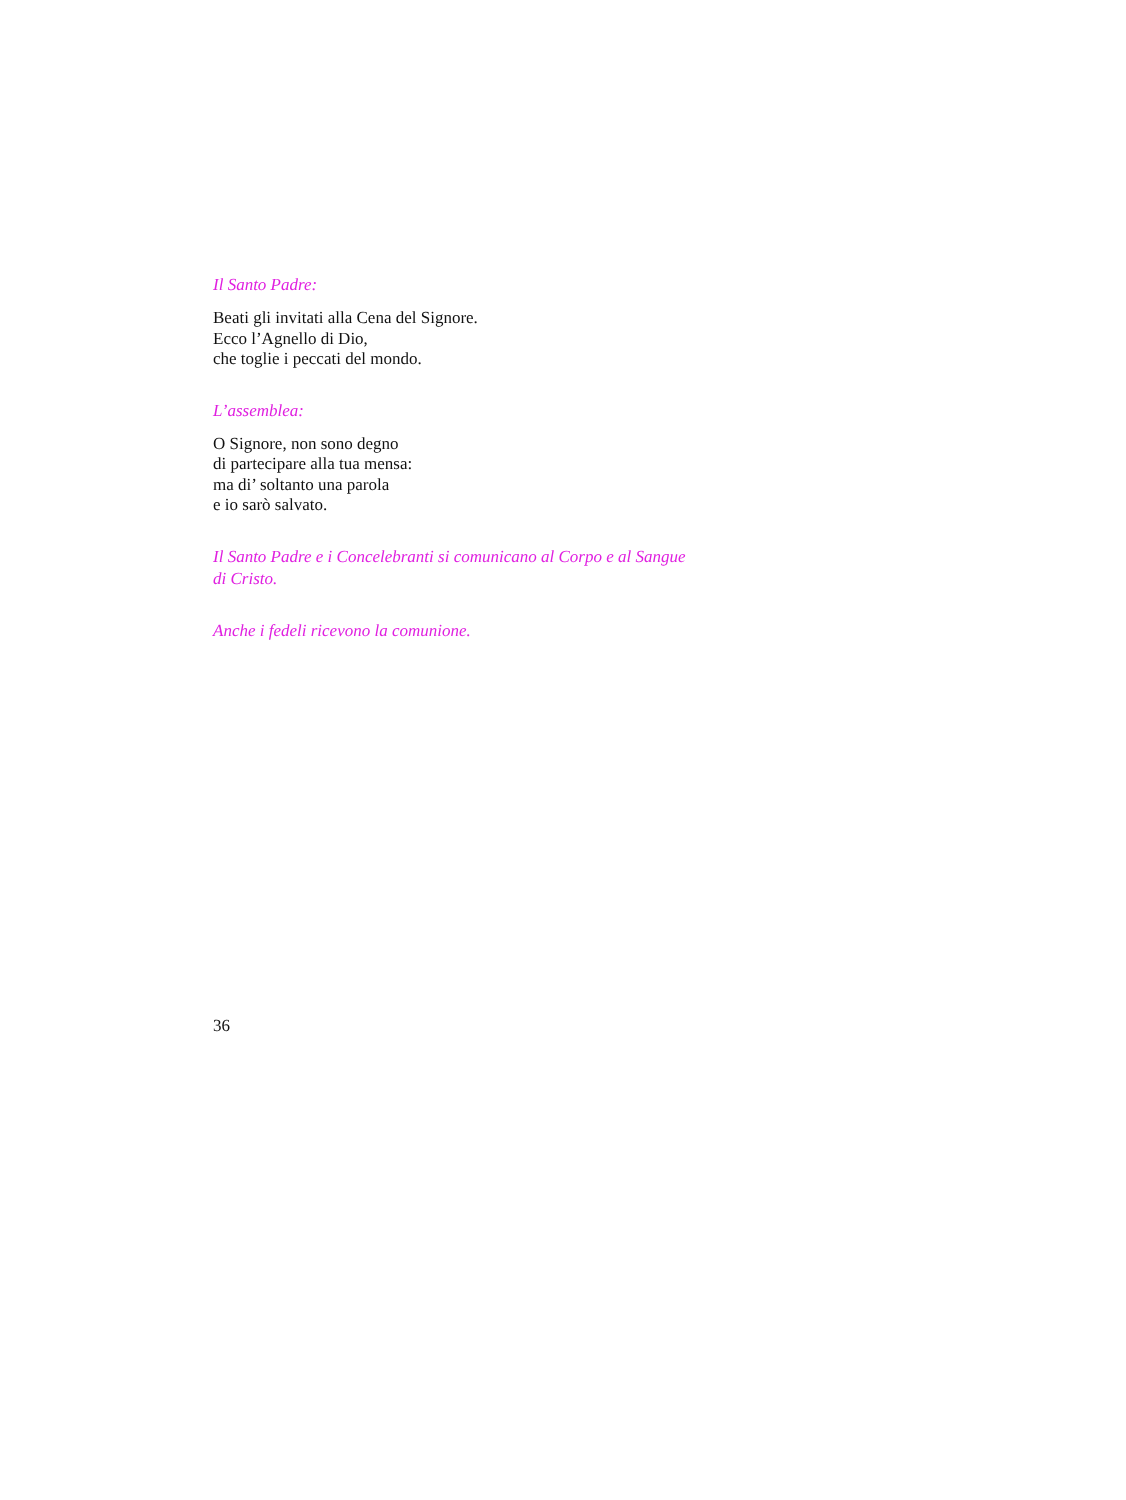Il Santo Padre:
Beati gli invitati alla Cena del Signore.
Ecco l’Agnello di Dio,
che toglie i peccati del mondo.
L’assemblea:
O Signore, non sono degno
di partecipare alla tua mensa:
ma di’ soltanto una parola
e io sarò salvato.
Il Santo Padre e i Concelebranti si comunicano al Corpo e al Sangue
di Cristo.
Anche i fedeli ricevono la comunione.
36